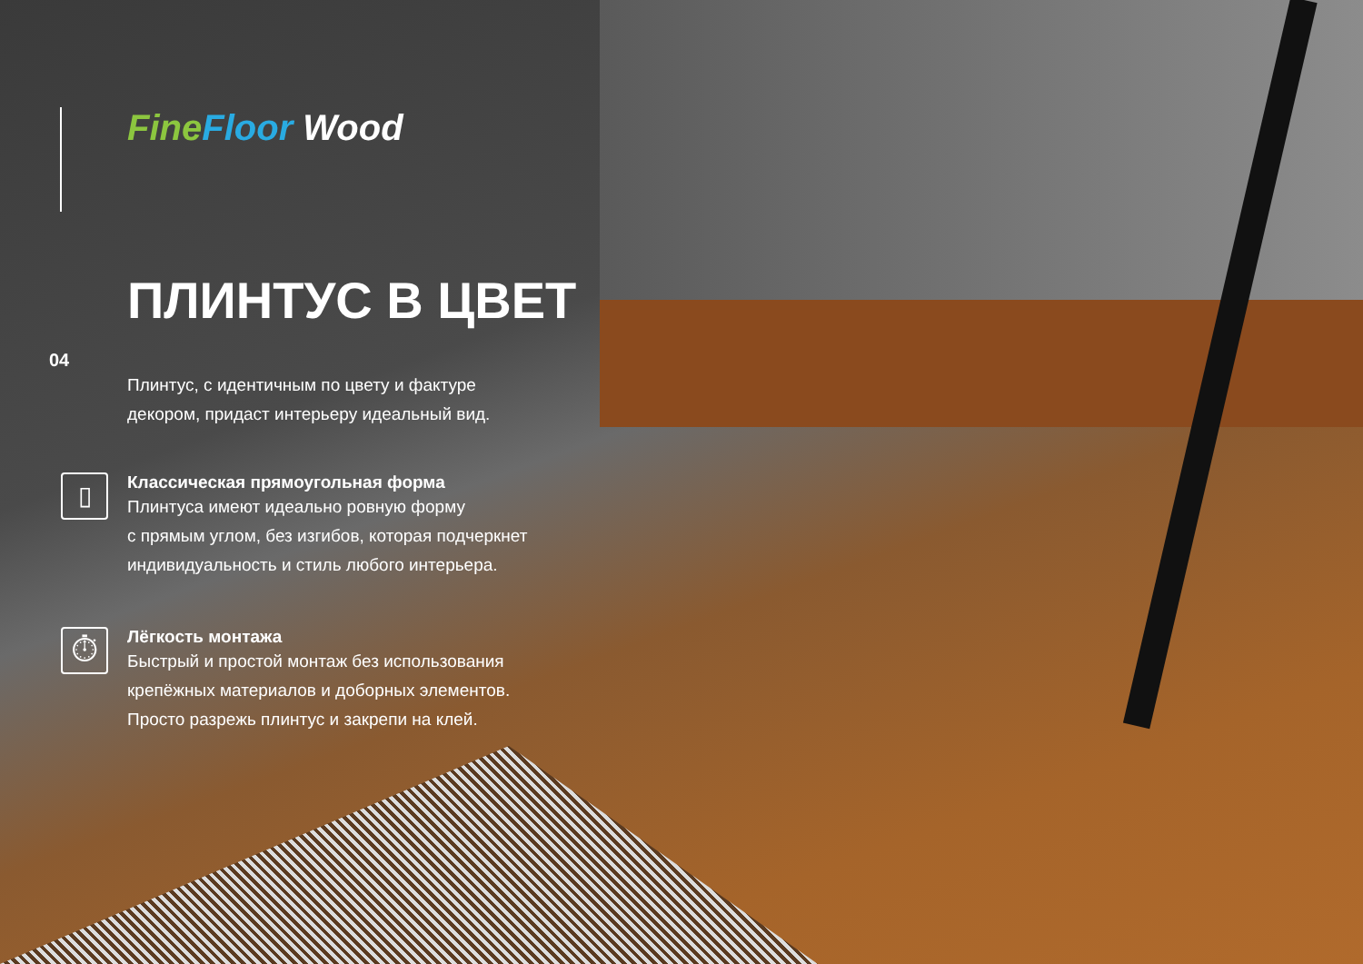04
Fine Floor Wood
ПЛИНТУС В ЦВЕТ
Плинтус, с идентичным по цвету и фактуре
декором, придаст интерьеру идеальный вид.
▯
Классическая прямоугольная форма
Плинтуса имеют идеально ровную форму
с прямым углом, без изгибов, которая подчеркнет
индивидуальность и стиль любого интерьера.
⏱
Лёгкость монтажа
Быстрый и простой монтаж без использования
крепёжных материалов и доборных элементов.
Просто разрежь плинтус и закрепи на клей.